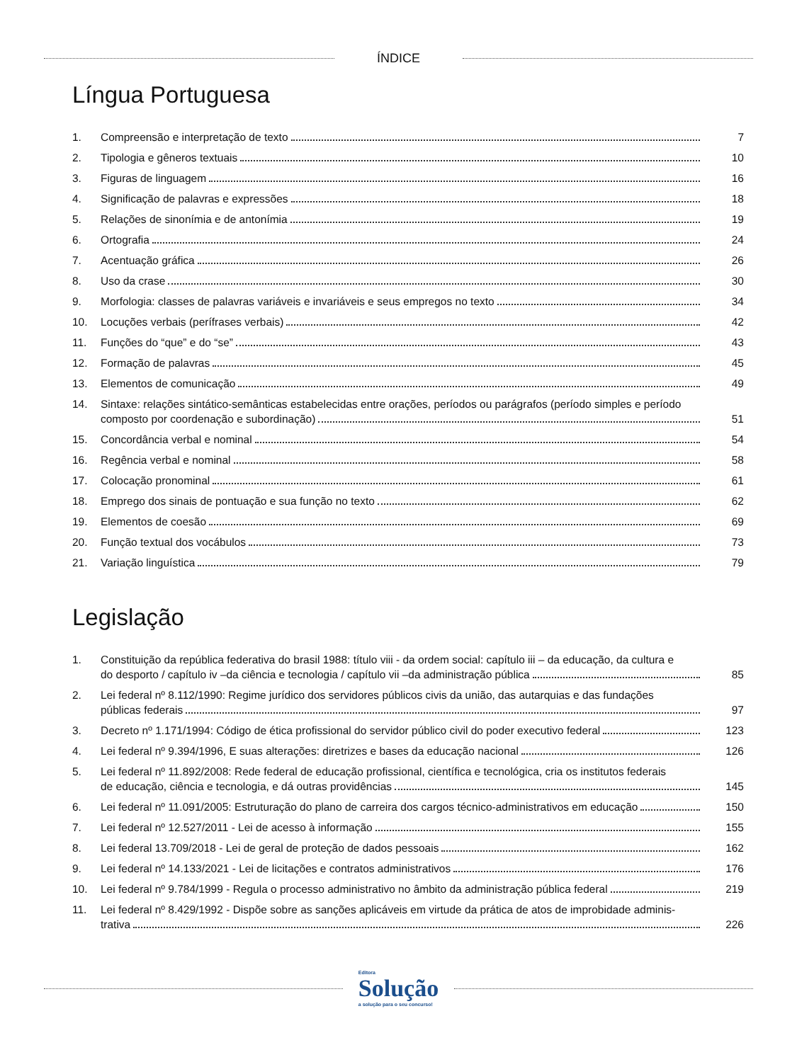ÍNDICE
Língua Portuguesa
| 1. | Compreensão e interpretação de texto | 7 |
| 2. | Tipologia e gêneros textuais | 10 |
| 3. | Figuras de linguagem | 16 |
| 4. | Significação de palavras e expressões | 18 |
| 5. | Relações de sinonímia e de antonímia | 19 |
| 6. | Ortografia | 24 |
| 7. | Acentuação gráfica | 26 |
| 8. | Uso da crase | 30 |
| 9. | Morfologia: classes de palavras variáveis e invariáveis e seus empregos no texto | 34 |
| 10. | Locuções verbais (perífrases verbais) | 42 |
| 11. | Funções do “que” e do “se” | 43 |
| 12. | Formação de palavras | 45 |
| 13. | Elementos de comunicação | 49 |
| 14. | Sintaxe: relações sintático-semânticas estabelecidas entre orações, períodos ou parágrafos (período simples e período composto por coordenação e subordinação) | 51 |
| 15. | Concordância verbal e nominal | 54 |
| 16. | Regência verbal e nominal | 58 |
| 17. | Colocação pronominal | 61 |
| 18. | Emprego dos sinais de pontuação e sua função no texto | 62 |
| 19. | Elementos de coesão | 69 |
| 20. | Função textual dos vocábulos | 73 |
| 21. | Variação linguística | 79 |
Legislação
| 1. | Constituição da república federativa do brasil 1988: título viii - da ordem social: capítulo iii – da educação, da cultura e do desporto / capítulo iv –da ciência e tecnologia / capítulo vii –da administração pública | 85 |
| 2. | Lei federal nº 8.112/1990: Regime jurídico dos servidores públicos civis da união, das autarquias e das fundações públicas federais | 97 |
| 3. | Decreto nº 1.171/1994: Código de ética profissional do servidor público civil do poder executivo federal | 123 |
| 4. | Lei federal nº 9.394/1996, E suas alterações: diretrizes e bases da educação nacional | 126 |
| 5. | Lei federal nº 11.892/2008: Rede federal de educação profissional, científica e tecnológica, cria os institutos federais de educação, ciência e tecnologia, e dá outras providências | 145 |
| 6. | Lei federal nº 11.091/2005: Estruturação do plano de carreira dos cargos técnico-administrativos em educação | 150 |
| 7. | Lei federal nº 12.527/2011 - Lei de acesso à informação | 155 |
| 8. | Lei federal 13.709/2018 - Lei de geral de proteção de dados pessoais | 162 |
| 9. | Lei federal nº 14.133/2021 - Lei de licitações e contratos administrativos | 176 |
| 10. | Lei federal nº 9.784/1999 - Regula o processo administrativo no âmbito da administração pública federal | 219 |
| 11. | Lei federal nº 8.429/1992 - Dispõe sobre as sanções aplicáveis em virtude da prática de atos de improbidade adminis- trativa | 226 |
Editora
Solução
a solução para o seu concurso!